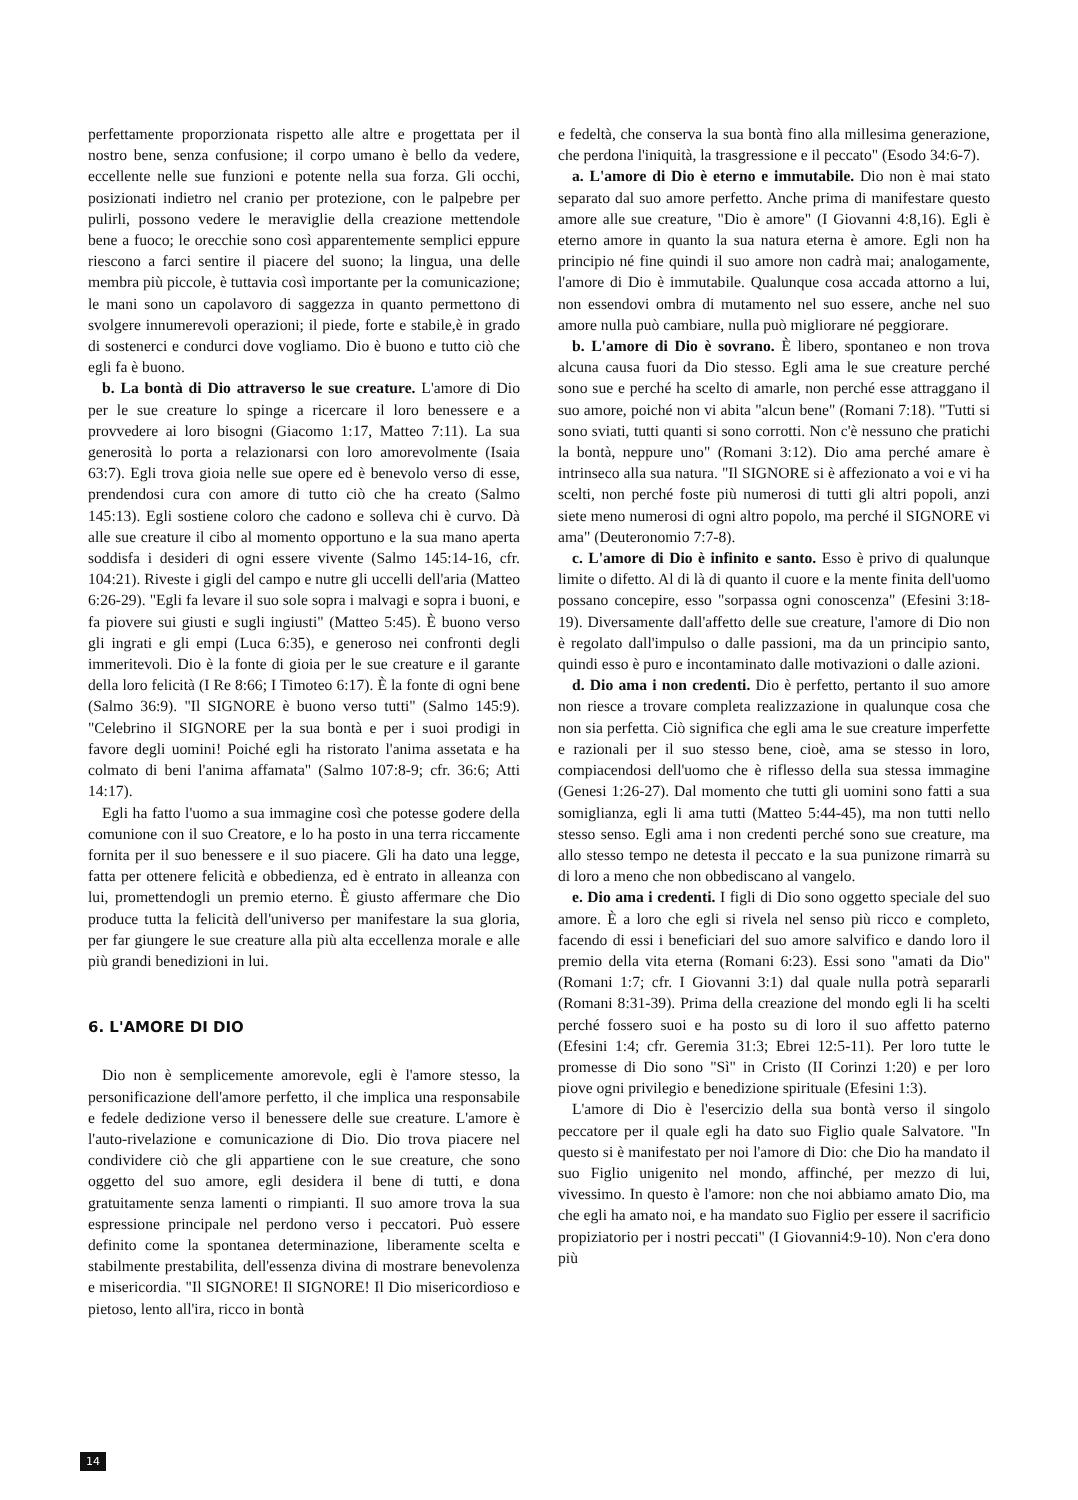perfettamente proporzionata rispetto alle altre e progettata per il nostro bene, senza confusione; il corpo umano è bello da vedere, eccellente nelle sue funzioni e potente nella sua forza. Gli occhi, posizionati indietro nel cranio per protezione, con le palpebre per pulirli, possono vedere le meraviglie della creazione mettendole bene a fuoco; le orecchie sono così apparentemente semplici eppure riescono a farci sentire il piacere del suono; la lingua, una delle membra più piccole, è tuttavia così importante per la comunicazione; le mani sono un capolavoro di saggezza in quanto permettono di svolgere innumerevoli operazioni; il piede, forte e stabile,è in grado di sostenerci e condurci dove vogliamo. Dio è buono e tutto ciò che egli fa è buono.
b. La bontà di Dio attraverso le sue creature. L'amore di Dio per le sue creature lo spinge a ricercare il loro benessere e a provvedere ai loro bisogni (Giacomo 1:17, Matteo 7:11). La sua generosità lo porta a relazionarsi con loro amorevolmente (Isaia 63:7). Egli trova gioia nelle sue opere ed è benevolo verso di esse, prendendosi cura con amore di tutto ciò che ha creato (Salmo 145:13). Egli sostiene coloro che cadono e solleva chi è curvo. Dà alle sue creature il cibo al momento opportuno e la sua mano aperta soddisfa i desideri di ogni essere vivente (Salmo 145:14-16, cfr. 104:21). Riveste i gigli del campo e nutre gli uccelli dell'aria (Matteo 6:26-29). "Egli fa levare il suo sole sopra i malvagi e sopra i buoni, e fa piovere sui giusti e sugli ingiusti" (Matteo 5:45). È buono verso gli ingrati e gli empi (Luca 6:35), e generoso nei confronti degli immeritevoli. Dio è la fonte di gioia per le sue creature e il garante della loro felicità (I Re 8:66; I Timoteo 6:17). È la fonte di ogni bene (Salmo 36:9). "Il SIGNORE è buono verso tutti" (Salmo 145:9). "Celebrino il SIGNORE per la sua bontà e per i suoi prodigi in favore degli uomini! Poiché egli ha ristorato l'anima assetata e ha colmato di beni l'anima affamata" (Salmo 107:8-9; cfr. 36:6; Atti 14:17).
Egli ha fatto l'uomo a sua immagine così che potesse godere della comunione con il suo Creatore, e lo ha posto in una terra riccamente fornita per il suo benessere e il suo piacere. Gli ha dato una legge, fatta per ottenere felicità e obbedienza, ed è entrato in alleanza con lui, promettendogli un premio eterno. È giusto affermare che Dio produce tutta la felicità dell'universo per manifestare la sua gloria, per far giungere le sue creature alla più alta eccellenza morale e alle più grandi benedizioni in lui.
6. L'AMORE DI DIO
Dio non è semplicemente amorevole, egli è l'amore stesso, la personificazione dell'amore perfetto, il che implica una responsabile e fedele dedizione verso il benessere delle sue creature. L'amore è l'auto-rivelazione e comunicazione di Dio. Dio trova piacere nel condividere ciò che gli appartiene con le sue creature, che sono oggetto del suo amore, egli desidera il bene di tutti, e dona gratuitamente senza lamenti o rimpianti. Il suo amore trova la sua espressione principale nel perdono verso i peccatori. Può essere definito come la spontanea determinazione, liberamente scelta e stabilmente prestabilita, dell'essenza divina di mostrare benevolenza e misericordia. "Il SIGNORE! Il SIGNORE! Il Dio misericordioso e pietoso, lento all'ira, ricco in bontà
e fedeltà, che conserva la sua bontà fino alla millesima generazione, che perdona l'iniquità, la trasgressione e il peccato" (Esodo 34:6-7).
a. L'amore di Dio è eterno e immutabile. Dio non è mai stato separato dal suo amore perfetto. Anche prima di manifestare questo amore alle sue creature, "Dio è amore" (I Giovanni 4:8,16). Egli è eterno amore in quanto la sua natura eterna è amore. Egli non ha principio né fine quindi il suo amore non cadrà mai; analogamente, l'amore di Dio è immutabile. Qualunque cosa accada attorno a lui, non essendovi ombra di mutamento nel suo essere, anche nel suo amore nulla può cambiare, nulla può migliorare né peggiorare.
b. L'amore di Dio è sovrano. È libero, spontaneo e non trova alcuna causa fuori da Dio stesso. Egli ama le sue creature perché sono sue e perché ha scelto di amarle, non perché esse attraggano il suo amore, poiché non vi abita "alcun bene" (Romani 7:18). "Tutti si sono sviati, tutti quanti si sono corrotti. Non c'è nessuno che pratichi la bontà, neppure uno" (Romani 3:12). Dio ama perché amare è intrinseco alla sua natura. "Il SIGNORE si è affezionato a voi e vi ha scelti, non perché foste più numerosi di tutti gli altri popoli, anzi siete meno numerosi di ogni altro popolo, ma perché il SIGNORE vi ama" (Deuteronomio 7:7-8).
c. L'amore di Dio è infinito e santo. Esso è privo di qualunque limite o difetto. Al di là di quanto il cuore e la mente finita dell'uomo possano concepire, esso "sorpassa ogni conoscenza" (Efesini 3:18-19). Diversamente dall'affetto delle sue creature, l'amore di Dio non è regolato dall'impulso o dalle passioni, ma da un principio santo, quindi esso è puro e incontaminato dalle motivazioni o dalle azioni.
d. Dio ama i non credenti. Dio è perfetto, pertanto il suo amore non riesce a trovare completa realizzazione in qualunque cosa che non sia perfetta. Ciò significa che egli ama le sue creature imperfette e razionali per il suo stesso bene, cioè, ama se stesso in loro, compiacendosi dell'uomo che è riflesso della sua stessa immagine (Genesi 1:26-27). Dal momento che tutti gli uomini sono fatti a sua somiglianza, egli li ama tutti (Matteo 5:44-45), ma non tutti nello stesso senso. Egli ama i non credenti perché sono sue creature, ma allo stesso tempo ne detesta il peccato e la sua punizone rimarrà su di loro a meno che non obbediscano al vangelo.
e. Dio ama i credenti. I figli di Dio sono oggetto speciale del suo amore. È a loro che egli si rivela nel senso più ricco e completo, facendo di essi i beneficiari del suo amore salvifico e dando loro il premio della vita eterna (Romani 6:23). Essi sono "amati da Dio" (Romani 1:7; cfr. I Giovanni 3:1) dal quale nulla potrà separarli (Romani 8:31-39). Prima della creazione del mondo egli li ha scelti perché fossero suoi e ha posto su di loro il suo affetto paterno (Efesini 1:4; cfr. Geremia 31:3; Ebrei 12:5-11). Per loro tutte le promesse di Dio sono "Sì" in Cristo (II Corinzi 1:20) e per loro piove ogni privilegio e benedizione spirituale (Efesini 1:3).
L'amore di Dio è l'esercizio della sua bontà verso il singolo peccatore per il quale egli ha dato suo Figlio quale Salvatore. "In questo si è manifestato per noi l'amore di Dio: che Dio ha mandato il suo Figlio unigenito nel mondo, affinché, per mezzo di lui, vivessimo. In questo è l'amore: non che noi abbiamo amato Dio, ma che egli ha amato noi, e ha mandato suo Figlio per essere il sacrificio propiziatorio per i nostri peccati" (I Giovanni4:9-10). Non c'era dono più
14